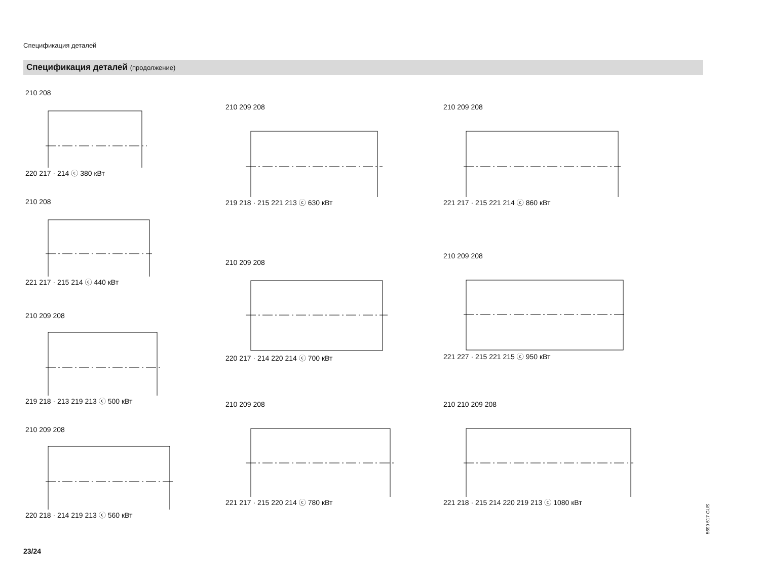Спецификация деталей
Спецификация деталей (продолжение)
210 208
220 217 · 214 ⓒ 380 кВт
210 208
221 217 · 215 214 ⓒ 440 кВт
210 209 208
219 218 · 213 219 213 ⓒ 500 кВт
210 209 208
220 218 · 214 219 213 ⓒ 560 кВт
210 209 208
219 218 · 215 221 213 ⓒ 630 кВт
210 209 208
221 217 · 215 221 214 ⓒ 860 кВт
210 209 208
220 217 · 214 220 214 ⓒ 700 кВт
210 209 208
221 227 · 215 221 215 ⓒ 950 кВт
210 209 208
221 217 · 215 220 214 ⓒ 780 кВт
210 210 209 208
221 218 · 215 214 220 219 213 ⓒ 1080 кВт
5699 517 GUS
23/24